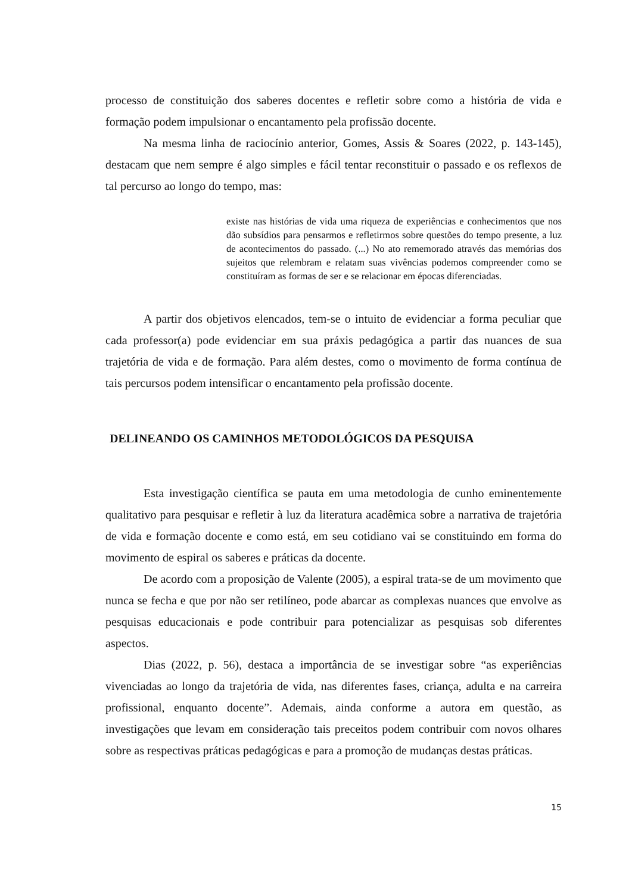processo de constituição dos saberes docentes e refletir sobre como a história de vida e formação podem impulsionar o encantamento pela profissão docente.
Na mesma linha de raciocínio anterior, Gomes, Assis & Soares (2022, p. 143-145), destacam que nem sempre é algo simples e fácil tentar reconstituir o passado e os reflexos de tal percurso ao longo do tempo, mas:
existe nas histórias de vida uma riqueza de experiências e conhecimentos que nos dão subsídios para pensarmos e refletirmos sobre questões do tempo presente, a luz de acontecimentos do passado. (...) No ato rememorado através das memórias dos sujeitos que relembram e relatam suas vivências podemos compreender como se constituíram as formas de ser e se relacionar em épocas diferenciadas.
A partir dos objetivos elencados, tem-se o intuito de evidenciar a forma peculiar que cada professor(a) pode evidenciar em sua práxis pedagógica a partir das nuances de sua trajetória de vida e de formação. Para além destes, como o movimento de forma contínua de tais percursos podem intensificar o encantamento pela profissão docente.
DELINEANDO OS CAMINHOS METODOLÓGICOS DA PESQUISA
Esta investigação científica se pauta em uma metodologia de cunho eminentemente qualitativo para pesquisar e refletir à luz da literatura acadêmica sobre a narrativa de trajetória de vida e formação docente e como está, em seu cotidiano vai se constituindo em forma do movimento de espiral os saberes e práticas da docente.
De acordo com a proposição de Valente (2005), a espiral trata-se de um movimento que nunca se fecha e que por não ser retilíneo, pode abarcar as complexas nuances que envolve as pesquisas educacionais e pode contribuir para potencializar as pesquisas sob diferentes aspectos.
Dias (2022, p. 56), destaca a importância de se investigar sobre “as experiências vivenciadas ao longo da trajetória de vida, nas diferentes fases, criança, adulta e na carreira profissional, enquanto docente”. Ademais, ainda conforme a autora em questão, as investigações que levam em consideração tais preceitos podem contribuir com novos olhares sobre as respectivas práticas pedagógicas e para a promoção de mudanças destas práticas.
15